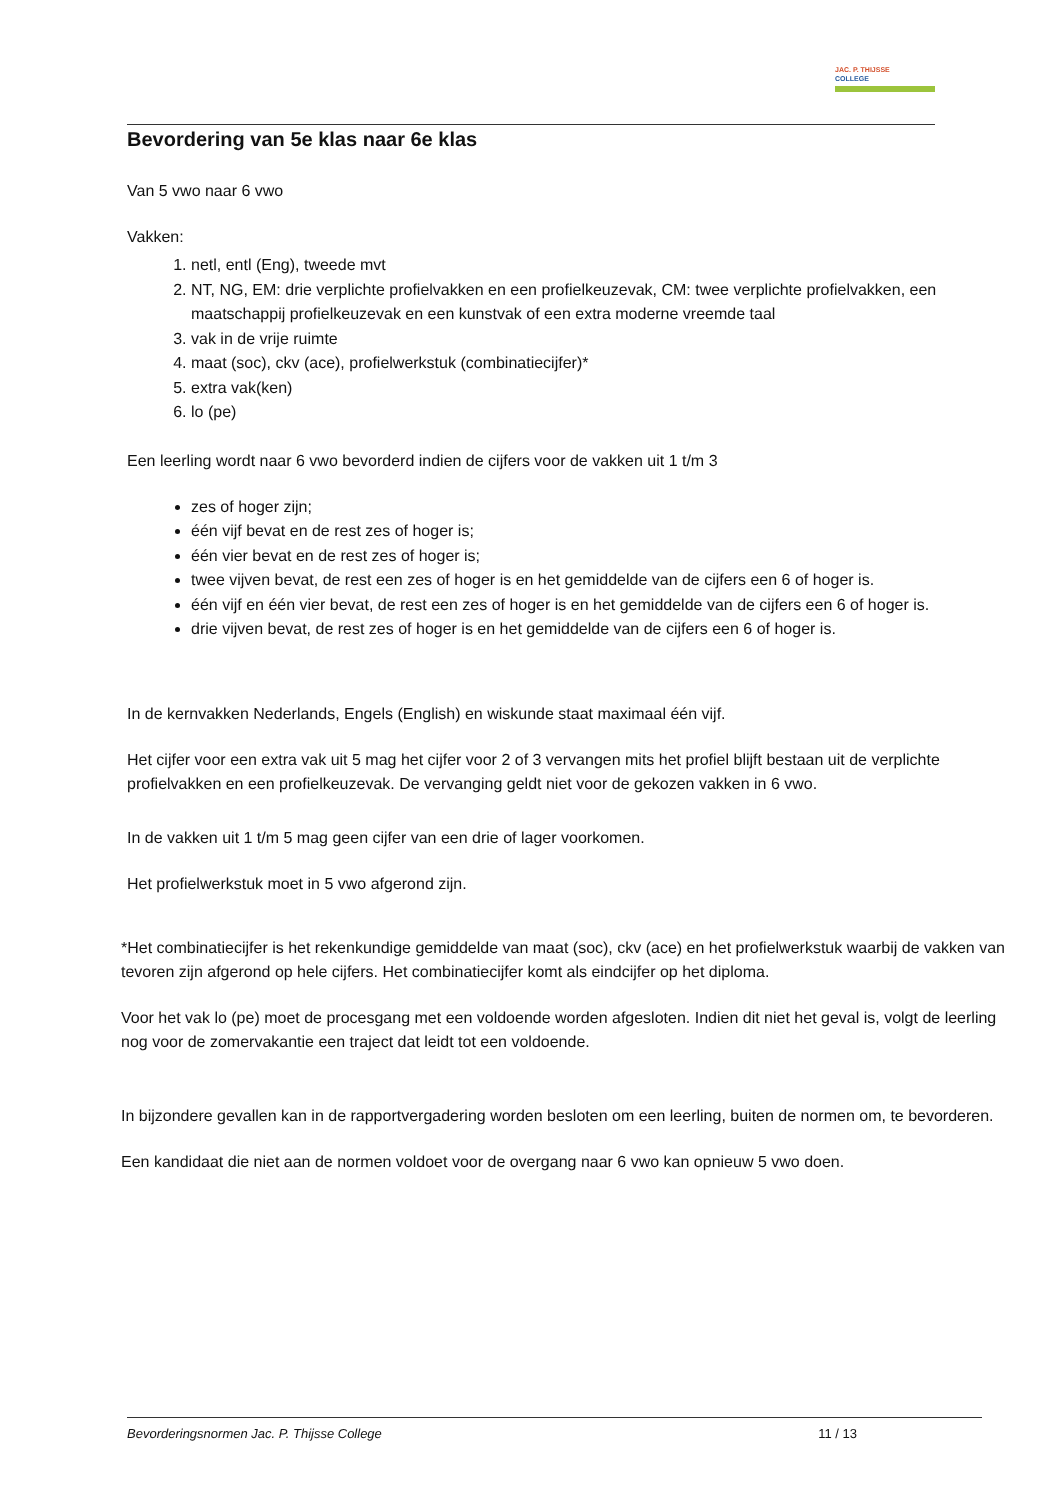JAC. P. THIJSSE
COLLEGE
Bevordering van 5e klas naar 6e klas
Van 5 vwo naar 6 vwo
Vakken:
1. netl, entl (Eng), tweede mvt
2. NT, NG, EM: drie verplichte profielvakken en een profielkeuzevak, CM: twee verplichte profielvakken, een maatschappij profielkeuzevak en een kunstvak of een extra moderne vreemde taal
3. vak in de vrije ruimte
4. maat (soc), ckv (ace), profielwerkstuk (combinatiecijfer)*
5. extra vak(ken)
6. lo (pe)
Een leerling wordt naar 6 vwo bevorderd indien de cijfers voor de vakken uit 1 t/m 3
zes of hoger zijn;
één vijf bevat en de rest zes of hoger is;
één vier bevat en de rest zes of hoger is;
twee vijven bevat, de rest een zes of hoger is en het gemiddelde van de cijfers een 6 of hoger is.
één vijf en één vier bevat, de rest een zes of hoger is en het gemiddelde van de cijfers een 6 of hoger is.
drie vijven bevat, de rest zes of hoger is en het gemiddelde van de cijfers een 6 of hoger is.
In de kernvakken Nederlands, Engels (English) en wiskunde staat maximaal één vijf.
Het cijfer voor een extra vak uit 5 mag het cijfer voor 2 of 3 vervangen mits het profiel blijft bestaan uit de verplichte profielvakken en een profielkeuzevak. De vervanging geldt niet voor de gekozen vakken in 6 vwo.
In de vakken uit 1 t/m 5 mag geen cijfer van een drie of lager voorkomen.
Het profielwerkstuk moet in 5 vwo afgerond zijn.
*Het combinatiecijfer is het rekenkundige gemiddelde van maat (soc), ckv (ace) en het profielwerkstuk waarbij de vakken van tevoren zijn afgerond op hele cijfers. Het combinatiecijfer komt als eindcijfer op het diploma.
Voor het vak lo (pe) moet de procesgang met een voldoende worden afgesloten. Indien dit niet het geval is, volgt de leerling nog voor de zomervakantie een traject dat leidt tot een voldoende.
In bijzondere gevallen kan in de rapportvergadering worden besloten om een leerling, buiten de normen om, te bevorderen.
Een kandidaat die niet aan de normen voldoet voor de overgang naar 6 vwo kan opnieuw 5 vwo doen.
Bevorderingsnormen Jac. P. Thijsse College 11 / 13